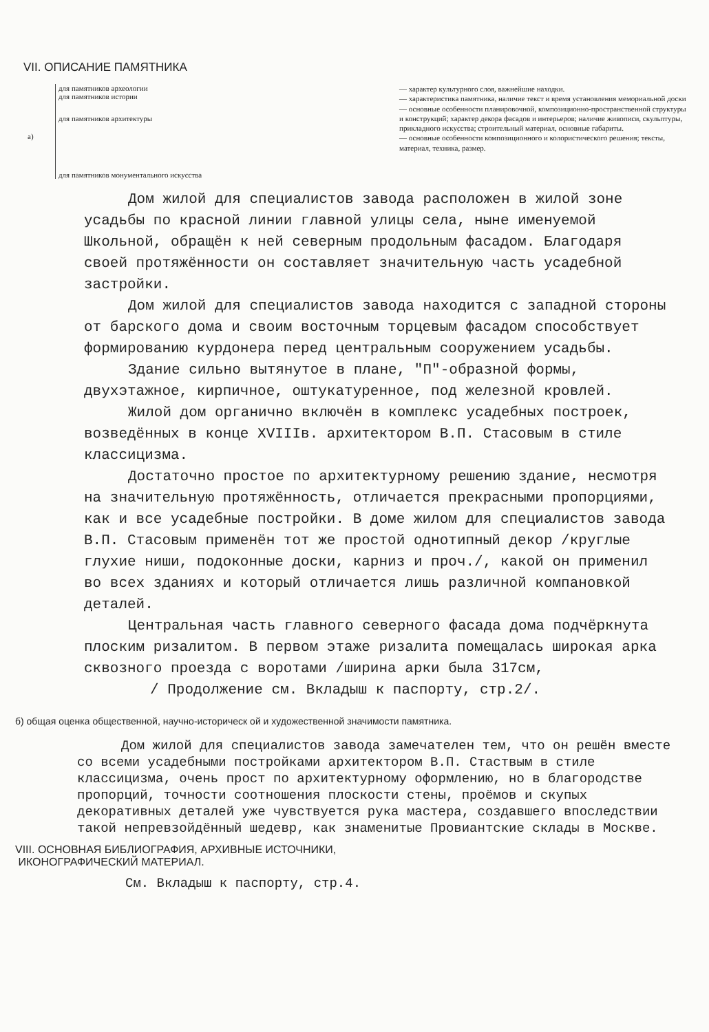VII. ОПИСАНИЕ ПАМЯТНИКА
а)
для памятников археологии
для памятников истории
для памятников архитектуры
для памятников монументального искусства
— характер культурного слоя, важнейшие находки.
— характеристика памятника, наличие текст и время установления мемориальной доски
— основные особенности планировочной, композиционно-пространственной структуры и конструкций; характер декора фасадов и интерьеров; наличие живописи, скульптуры, прикладного искусства; строительный материал, основные габариты.
— основные особенности композиционного и колористического решения; тексты, материал, техника, размер.
Дом жилой для специалистов завода расположен в жилой зоне усадьбы по красной линии главной улицы села, ныне именуемой Школьной, обращён к ней северным продольным фасадом. Благодаря своей протяжённости он составляет значительную часть усадебной застройки.
Дом жилой для специалистов завода находится с западной стороны от барского дома и своим восточным торцевым фасадом способствует формированию курдонера перед центральным сооружением усадьбы.
Здание сильно вытянутое в плане, "П"-образной формы, двухэтажное, кирпичное, оштукатуренное, под железной кровлей.
Жилой дом органично включён в комплекс усадебных построек, возведённых в конце ХVIIIв. архитектором В.П. Стасовым в стиле классицизма.
Достаточно простое по архитектурному решению здание, несмотря на значительную протяжённость, отличается прекрасными пропорциями, как и все усадебные постройки. В доме жилом для специалистов завода В.П. Стасовым применён тот же простой однотипный декор /круглые глухие ниши, подоконные доски, карниз и проч./, какой он применил во всех зданиях и который отличается лишь различной компановкой деталей.
Центральная часть главного северного фасада дома подчёркнута плоским ризалитом. В первом этаже ризалита помещалась широкая арка сквозного проезда с воротами /ширина арки была 317см,
/ Продолжение см. Вкладыш к паспорту, стр.2/.
б) общая оценка общественной, научно-историческ ой и художественной значимости памятника.
Дом жилой для специалистов завода замечателен тем, что он решён вместе со всеми усадебными постройками архитектором В.П. Стаствым в стиле классицизма, очень прост по архитектурному оформлению, но в благородстве пропорций, точности соотношения плоскости стены, проёмов и скупых декоративных деталей уже чувствуется рука мастера, создавшего впоследствии такой непревзойдённый шедевр, как знаменитые Провиантские склады в Москве.
VIII. ОСНОВНАЯ БИБЛИОГРАФИЯ, АРХИВНЫЕ ИСТОЧНИКИ,
ИКОНОГРАФИЧЕСКИЙ МАТЕРИАЛ.
См. Вкладыш к паспорту, стр.4.